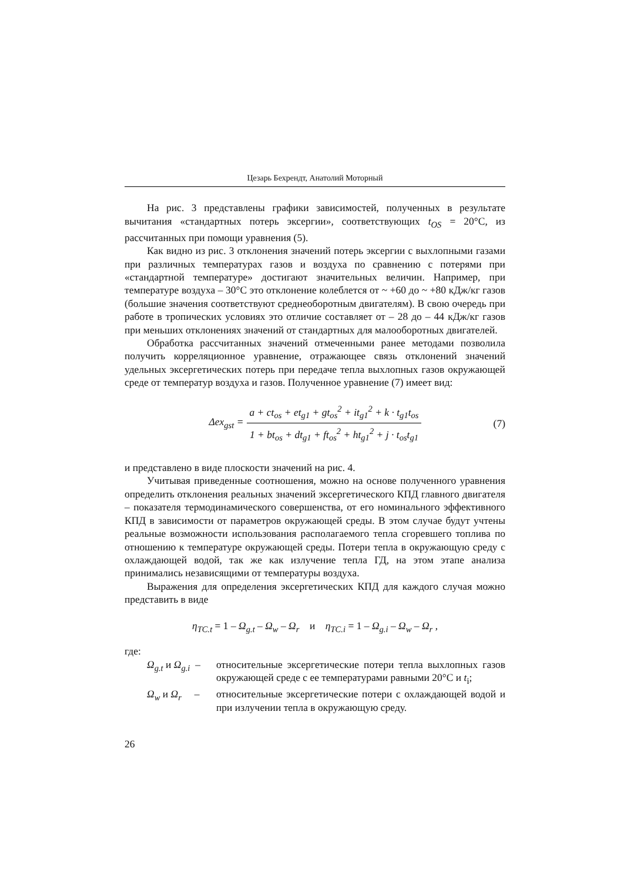Цезарь Бехрендт, Анатолий Моторный
На рис. 3 представлены графики зависимостей, полученных в результате вычитания «стандартных потерь эксергии», соответствующих t<sub>OS</sub> = 20°C, из рассчитанных при помощи уравнения (5).
Как видно из рис. 3 отклонения значений потерь эксергии с выхлопными газами при различных температурах газов и воздуха по сравнению с потерями при «стандартной температуре» достигают значительных величин. Например, при температуре воздуха – 30°C это отклонение колеблется от ~ +60 до ~ +80 кДж/кг газов (большие значения соответствуют среднеоборотным двигателям). В свою очередь при работе в тропических условиях это отличие составляет от – 28 до – 44 кДж/кг газов при меньших отклонениях значений от стандартных для малооборотных двигателей.
Обработка рассчитанных значений отмеченными ранее методами позволила получить корреляционное уравнение, отражающее связь отклонений значений удельных эксергетических потерь при передаче тепла выхлопных газов окружающей среде от температур воздуха и газов. Полученное уравнение (7) имеет вид:
Δex<sub>gst</sub> =
a + ct<sub>os</sub> + et<sub>g1</sub> + gt<sub>os</sub><sup>2</sup> + it<sub>g1</sub><sup>2</sup> + k · t<sub>g1</sub>t<sub>os</sub>
1 + bt<sub>os</sub> + dt<sub>g1</sub> + ft<sub>os</sub><sup>2</sup> + ht<sub>g1</sub><sup>2</sup> + j · t<sub>os</sub>t<sub>g1</sub>
(7)
и представлено в виде плоскости значений на рис. 4.
Учитывая приведенные соотношения, можно на основе полученного уравнения определить отклонения реальных значений эксергетического КПД главного двигателя – показателя термодинамического совершенства, от его номинального эффективного КПД в зависимости от параметров окружающей среды. В этом случае будут учтены реальные возможности использования располагаемого тепла сгоревшего топлива по отношению к температуре окружающей среды. Потери тепла в окружающую среду с охлаждающей водой, так же как излучение тепла ГД, на этом этапе анализа принимались независящими от температуры воздуха.
Выражения для определения эксергетических КПД для каждого случая можно представить в виде
η<sub>TC.t</sub> = 1 – Ω<sub>g.t</sub> – Ω<sub>w</sub> – Ω<sub>r</sub> и η<sub>TC.i</sub> = 1 – Ω<sub>g.i</sub> – Ω<sub>w</sub> – Ω<sub>r</sub> ,
где:
Ω<sub>g.t</sub> и Ω<sub>g.i</sub> –
относительные эксергетические потери тепла выхлопных газов окружающей среде с ее температурами равными 20°C и t<sub>i</sub>;
Ω<sub>w</sub> и Ω<sub>r</sub> –
относительные эксергетические потери с охлаждающей водой и при излучении тепла в окружающую среду.
26